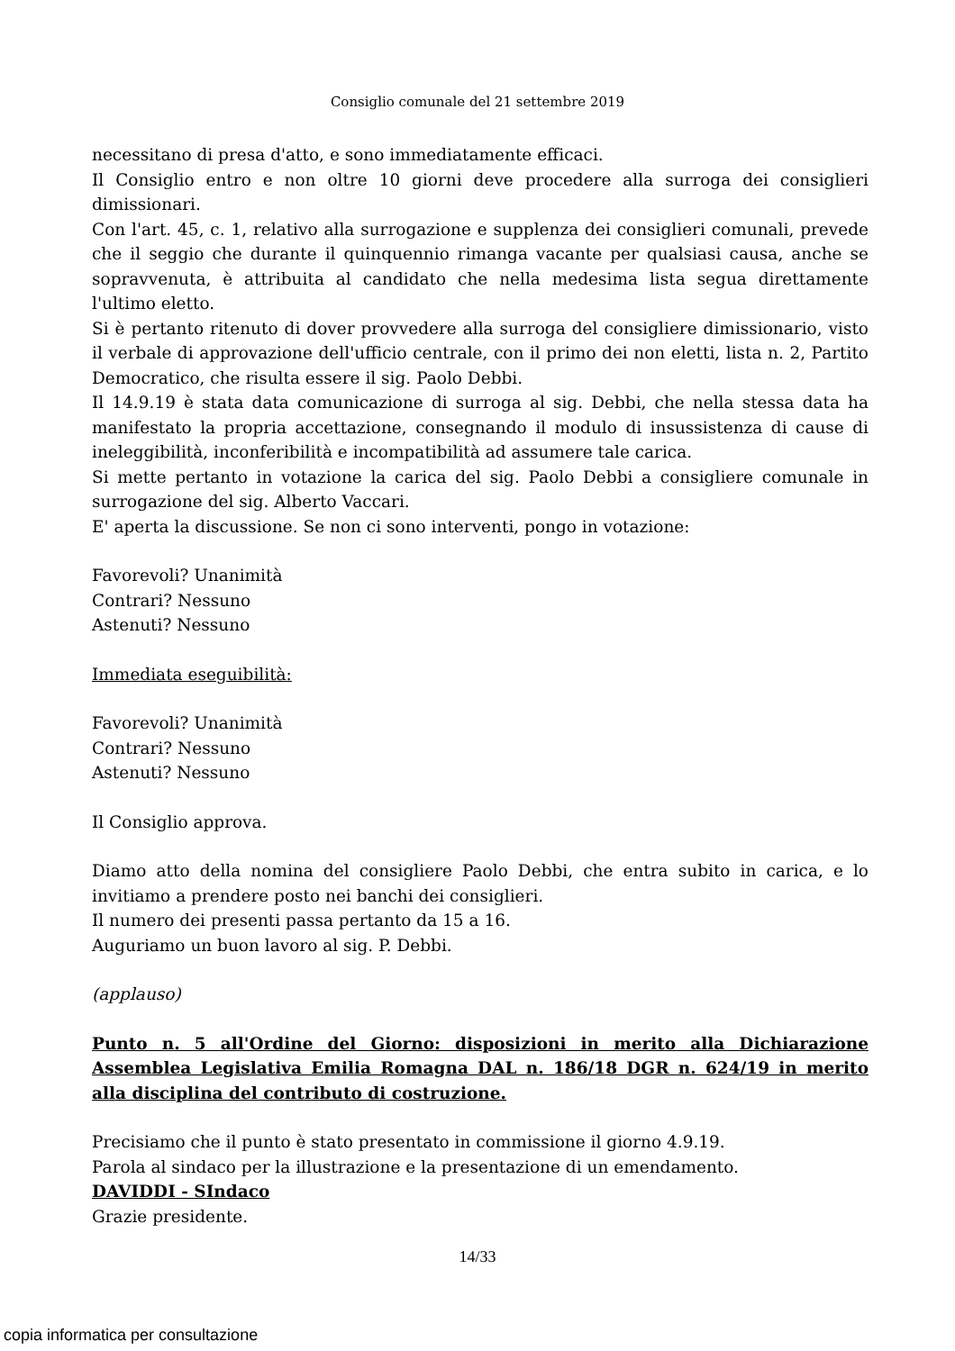Consiglio comunale del 21 settembre 2019
necessitano di presa d'atto, e sono immediatamente efficaci.
Il Consiglio entro e non oltre 10 giorni deve procedere alla surroga dei consiglieri dimissionari.
Con l'art. 45, c. 1, relativo alla surrogazione e supplenza dei consiglieri comunali, prevede che il seggio che durante il quinquennio rimanga vacante per qualsiasi causa, anche se sopravvenuta, è attribuita al candidato che nella medesima lista segua direttamente l'ultimo eletto.
Si è pertanto ritenuto di dover provvedere alla surroga del consigliere dimissionario, visto il verbale di approvazione dell'ufficio centrale, con il primo dei non eletti, lista n. 2, Partito Democratico, che risulta essere il sig. Paolo Debbi.
Il 14.9.19 è stata data comunicazione di surroga al sig. Debbi, che nella stessa data ha manifestato la propria accettazione, consegnando il modulo di insussistenza di cause di ineleggibilità, inconferibilità e incompatibilità ad assumere tale carica.
Si mette pertanto in votazione la carica del sig. Paolo Debbi a consigliere comunale in surrogazione del sig. Alberto Vaccari.
E' aperta la discussione. Se non ci sono interventi, pongo in votazione:
Favorevoli? Unanimità
Contrari? Nessuno
Astenuti? Nessuno
Immediata eseguibilità:
Favorevoli? Unanimità
Contrari? Nessuno
Astenuti? Nessuno
Il Consiglio approva.
Diamo atto della nomina del consigliere Paolo Debbi, che entra subito in carica, e lo invitiamo a prendere posto nei banchi dei consiglieri.
Il numero dei presenti passa pertanto da 15 a 16.
Auguriamo un buon lavoro al sig. P. Debbi.
(applauso)
Punto n. 5 all'Ordine del Giorno: disposizioni in merito alla Dichiarazione Assemblea Legislativa Emilia Romagna DAL n. 186/18 DGR n. 624/19 in merito alla disciplina del contributo di costruzione.
Precisiamo che il punto è stato presentato in commissione il giorno 4.9.19.
Parola al sindaco per la illustrazione e la presentazione di un emendamento.
DAVIDDI - SIndaco
Grazie presidente.
14/33
copia informatica per consultazione